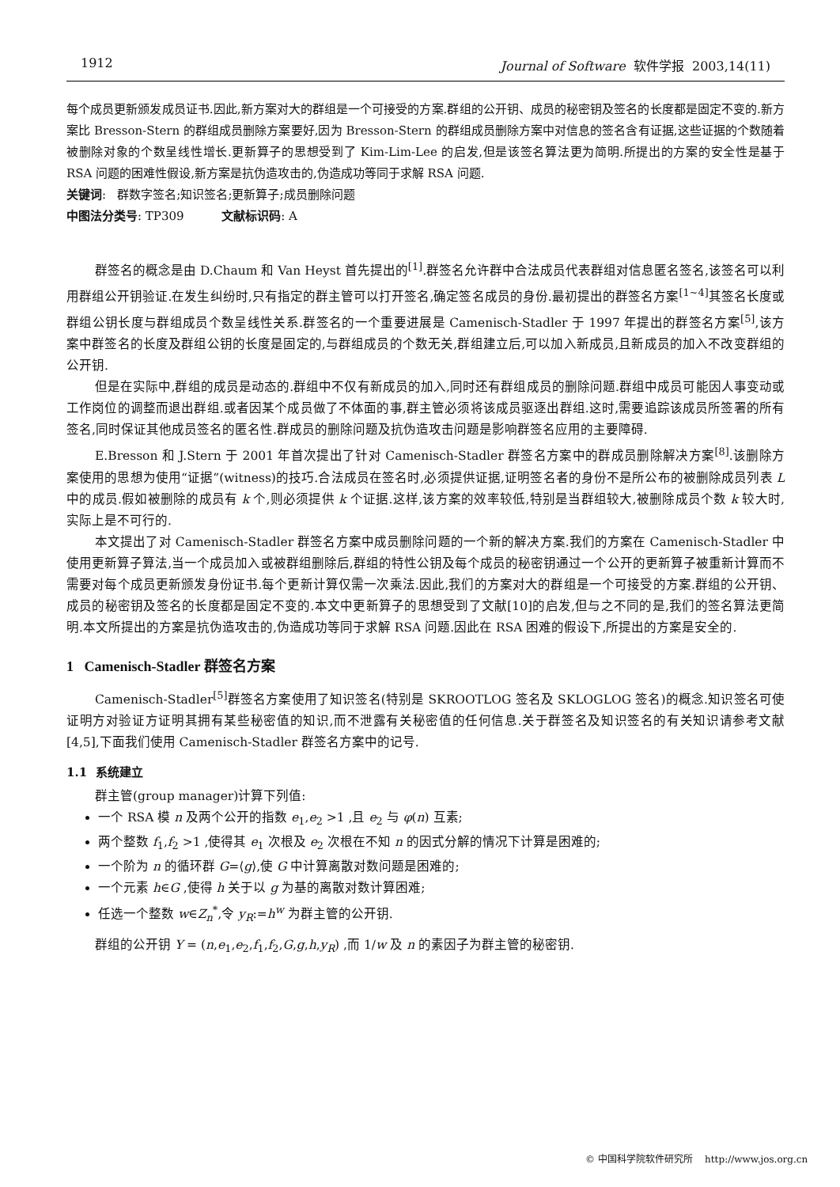1912 Journal of Software 软件学报 2003,14(11)
每个成员更新颁发成员证书.因此,新方案对大的群组是一个可接受的方案.群组的公开钥、成员的秘密钥及签名的长度都是固定不变的.新方案比 Bresson-Stern 的群组成员删除方案要好,因为 Bresson-Stern 的群组成员删除方案中对信息的签名含有证据,这些证据的个数随着被删除对象的个数呈线性增长.更新算子的思想受到了 Kim-Lim-Lee 的启发,但是该签名算法更为简明.所提出的方案的安全性是基于 RSA 问题的困难性假设,新方案是抗伪造攻击的,伪造成功等同于求解 RSA 问题.
关键词: 群数字签名;知识签名;更新算子;成员删除问题
中图法分类号: TP309 文献标识码: A
群签名的概念是由 D.Chaum 和 Van Heyst 首先提出的<sup>[1]</sup>.群签名允许群中合法成员代表群组对信息匿名签名,该签名可以利用群组公开钥验证.在发生纠纷时,只有指定的群主管可以打开签名,确定签名成员的身份.最初提出的群签名方案<sup>[1~4]</sup>其签名长度或群组公钥长度与群组成员个数呈线性关系.群签名的一个重要进展是 Camenisch-Stadler 于 1997 年提出的群签名方案<sup>[5]</sup>,该方案中群签名的长度及群组公钥的长度是固定的,与群组成员的个数无关,群组建立后,可以加入新成员,且新成员的加入不改变群组的公开钥.
但是在实际中,群组的成员是动态的.群组中不仅有新成员的加入,同时还有群组成员的删除问题.群组中成员可能因人事变动或工作岗位的调整而退出群组.或者因某个成员做了不体面的事,群主管必须将该成员驱逐出群组.这时,需要追踪该成员所签署的所有签名,同时保证其他成员签名的匿名性.群成员的删除问题及抗伪造攻击问题是影响群签名应用的主要障碍.
E.Bresson 和 J.Stern 于 2001 年首次提出了针对 Camenisch-Stadler 群签名方案中的群成员删除解决方案<sup>[8]</sup>.该删除方案使用的思想为使用“证据”(witness)的技巧.合法成员在签名时,必须提供证据,证明签名者的身份不是所公布的被删除成员列表 L 中的成员.假如被删除的成员有 k 个,则必须提供 k 个证据.这样,该方案的效率较低,特别是当群组较大,被删除成员个数 k 较大时,实际上是不可行的.
本文提出了对 Camenisch-Stadler 群签名方案中成员删除问题的一个新的解决方案.我们的方案在 Camenisch-Stadler 中使用更新算子算法,当一个成员加入或被群组删除后,群组的特性公钥及每个成员的秘密钥通过一个公开的更新算子被重新计算而不需要对每个成员更新颁发身份证书.每个更新计算仅需一次乘法.因此,我们的方案对大的群组是一个可接受的方案.群组的公开钥、成员的秘密钥及签名的长度都是固定不变的.本文中更新算子的思想受到了文献[10]的启发,但与之不同的是,我们的签名算法更简明.本文所提出的方案是抗伪造攻击的,伪造成功等同于求解 RSA 问题.因此在 RSA 困难的假设下,所提出的方案是安全的.
1 Camenisch-Stadler 群签名方案
Camenisch-Stadler<sup>[5]</sup>群签名方案使用了知识签名(特别是 SKROOTLOG 签名及 SKLOGLOG 签名)的概念.知识签名可使证明方对验证方证明其拥有某些秘密值的知识,而不泄露有关秘密值的任何信息.关于群签名及知识签名的有关知识请参考文献[4,5],下面我们使用 Camenisch-Stadler 群签名方案中的记号.
1.1 系统建立
群主管(group manager)计算下列值:
一个 RSA 模 n 及两个公开的指数 e<sub>1</sub>,e<sub>2</sub> >1 ,且 e<sub>2</sub> 与 φ(n) 互素;
两个整数 f<sub>1</sub>,f<sub>2</sub> >1 ,使得其 e<sub>1</sub> 次根及 e<sub>2</sub> 次根在不知 n 的因式分解的情况下计算是困难的;
一个阶为 n 的循环群 G=⟨g⟩,使 G 中计算离散对数问题是困难的;
一个元素 h∈G ,使得 h 关于以 g 为基的离散对数计算困难;
任选一个整数 w∈Z<sub>n</sub><sup>*</sup>,令 y<sub>R</sub>:=h<sup>w</sup> 为群主管的公开钥.
群组的公开钥 Y = (n,e<sub>1</sub>,e<sub>2</sub>,f<sub>1</sub>,f<sub>2</sub>,G,g,h,y<sub>R</sub>) ,而 1/w 及 n 的素因子为群主管的秘密钥.
© 中国科学院软件研究所 http://www.jos.org.cn